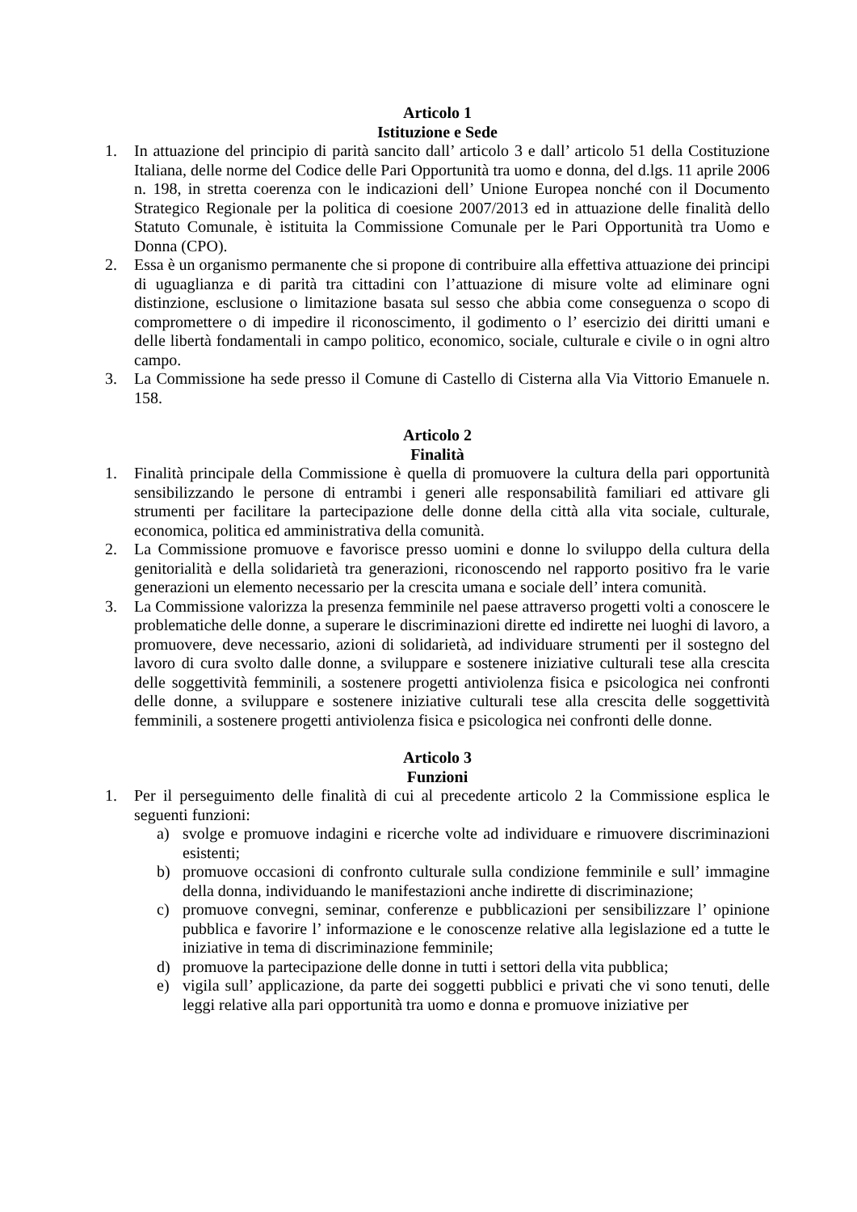Articolo 1
Istituzione e Sede
1. In attuazione del principio di parità sancito dall’ articolo 3 e dall’ articolo 51 della Costituzione Italiana, delle norme del Codice delle Pari Opportunità tra uomo e donna, del d.lgs. 11 aprile 2006 n. 198, in stretta coerenza con le indicazioni dell’ Unione Europea nonché con il Documento Strategico Regionale per la politica di coesione 2007/2013 ed in attuazione delle finalità dello Statuto Comunale, è istituita la Commissione Comunale per le Pari Opportunità tra Uomo e Donna (CPO).
2. Essa è un organismo permanente che si propone di contribuire alla effettiva attuazione dei principi di uguaglianza e di parità tra cittadini con l’attuazione di misure volte ad eliminare ogni distinzione, esclusione o limitazione basata sul sesso che abbia come conseguenza o scopo di compromettere o di impedire il riconoscimento, il godimento o l’ esercizio dei diritti umani e delle libertà fondamentali in campo politico, economico, sociale, culturale e civile o in ogni altro campo.
3. La Commissione ha sede presso il Comune di Castello di Cisterna alla Via Vittorio Emanuele n. 158.
Articolo 2
Finalità
1. Finalità principale della Commissione è quella di promuovere la cultura della pari opportunità sensibilizzando le persone di entrambi i generi alle responsabilità familiari ed attivare gli strumenti per facilitare la partecipazione delle donne della città alla vita sociale, culturale, economica, politica ed amministrativa della comunità.
2. La Commissione promuove e favorisce presso uomini e donne lo sviluppo della cultura della genitorialità e della solidarietà tra generazioni, riconoscendo nel rapporto positivo fra le varie generazioni un elemento necessario per la crescita umana e sociale dell’ intera comunità.
3. La Commissione valorizza la presenza femminile nel paese attraverso progetti volti a conoscere le problematiche delle donne, a superare le discriminazioni dirette ed indirette nei luoghi di lavoro, a promuovere, deve necessario, azioni di solidarietà, ad individuare strumenti per il sostegno del lavoro di cura svolto dalle donne, a sviluppare e sostenere iniziative culturali tese alla crescita delle soggettività femminili, a sostenere progetti antiviolenza fisica e psicologica nei confronti delle donne, a sviluppare e sostenere iniziative culturali tese alla crescita delle soggettività femminili, a sostenere progetti antiviolenza fisica e psicologica nei confronti delle donne.
Articolo 3
Funzioni
1. Per il perseguimento delle finalità di cui al precedente articolo 2 la Commissione esplica le seguenti funzioni:
a) svolge e promuove indagini e ricerche volte ad individuare e rimuovere discriminazioni esistenti;
b) promuove occasioni di confronto culturale sulla condizione femminile e sull’ immagine della donna, individuando le manifestazioni anche indirette di discriminazione;
c) promuove convegni, seminar, conferenze e pubblicazioni per sensibilizzare l’ opinione pubblica e favorire l’ informazione e le conoscenze relative alla legislazione ed a tutte le iniziative in tema di discriminazione femminile;
d) promuove la partecipazione delle donne in tutti i settori della vita pubblica;
e) vigila sull’ applicazione, da parte dei soggetti pubblici e privati che vi sono tenuti, delle leggi relative alla pari opportunità tra uomo e donna e promuove iniziative per